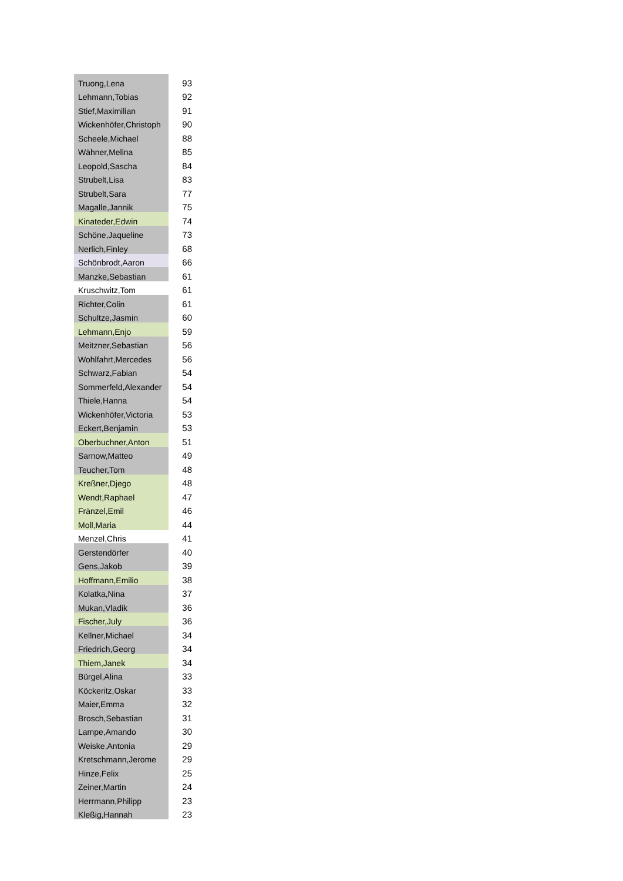| Truong,Lena | 93 |
| Lehmann,Tobias | 92 |
| Stief,Maximilian | 91 |
| Wickenhöfer,Christoph | 90 |
| Scheele,Michael | 88 |
| Wähner,Melina | 85 |
| Leopold,Sascha | 84 |
| Strubelt,Lisa | 83 |
| Strubelt,Sara | 77 |
| Magalle,Jannik | 75 |
| Kinateder,Edwin | 74 |
| Schöne,Jaqueline | 73 |
| Nerlich,Finley | 68 |
| Schönbrodt,Aaron | 66 |
| Manzke,Sebastian | 61 |
| Kruschwitz,Tom | 61 |
| Richter,Colin | 61 |
| Schultze,Jasmin | 60 |
| Lehmann,Enjo | 59 |
| Meitzner,Sebastian | 56 |
| Wohlfahrt,Mercedes | 56 |
| Schwarz,Fabian | 54 |
| Sommerfeld,Alexander | 54 |
| Thiele,Hanna | 54 |
| Wickenhöfer,Victoria | 53 |
| Eckert,Benjamin | 53 |
| Oberbuchner,Anton | 51 |
| Sarnow,Matteo | 49 |
| Teucher,Tom | 48 |
| Kreßner,Djego | 48 |
| Wendt,Raphael | 47 |
| Fränzel,Emil | 46 |
| Moll,Maria | 44 |
| Menzel,Chris | 41 |
| Gerstendörfer | 40 |
| Gens,Jakob | 39 |
| Hoffmann,Emilio | 38 |
| Kolatka,Nina | 37 |
| Mukan,Vladik | 36 |
| Fischer,July | 36 |
| Kellner,Michael | 34 |
| Friedrich,Georg | 34 |
| Thiem,Janek | 34 |
| Bürgel,Alina | 33 |
| Köckeritz,Oskar | 33 |
| Maier,Emma | 32 |
| Brosch,Sebastian | 31 |
| Lampe,Amando | 30 |
| Weiske,Antonia | 29 |
| Kretschmann,Jerome | 29 |
| Hinze,Felix | 25 |
| Zeiner,Martin | 24 |
| Herrmann,Philipp | 23 |
| Kleßig,Hannah | 23 |